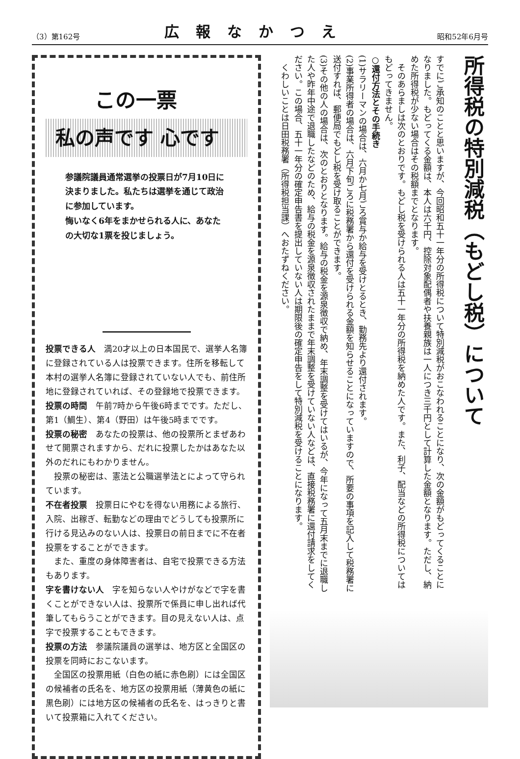（3）第162号
広報なかつえ
昭和52年6月号
この一票
私の声です 心です
参議院議員通常選挙の投票日が7月10日に決まりました。私たちは選挙を通じて政治に参加しています。
悔いなく6年をまかせられる人に、あなたの大切な1票を投じましょう。
投票できる人　満20才以上の日本国民で、選挙人名簿に登録されている人は投票できます。住所を移転して本村の選挙人名簿に登録されていない人でも、前住所地に登録されていれば、その登録地で投票できます。
投票の時間　午前7時から午後6時までです。ただし、第1（鯛生）、第4（野田）は午後5時までです。
投票の秘密　あなたの投票は、他の投票所とまぜあわせて開票されますから、だれに投票したかはあなた以外のだれにもわかりません。
　投票の秘密は、憲法と公職選挙法とによって守られています。
不在者投票　投票日にやむを得ない用務による旅行、入院、出稼ぎ、転勤などの理由でどうしても投票所に行ける見込みのない人は、投票日の前日までに不在者投票をすることができます。
　また、重度の身体障害者は、自宅で投票できる方法もあります。
字を書けない人　字を知らない人やけがなどで字を書くことができない人は、投票所で係員に申し出れば代筆してもらうことができます。目の見えない人は、点字で投票することもできます。
投票の方法　参議院議員の選挙は、地方区と全国区の投票を同時におこないます。
　全国区の投票用紙（白色の紙に赤色刷）には全国区の候補者の氏名を、地方区の投票用紙（薄黄色の紙に黒色刷）には地方区の候補者の氏名を、はっきりと書いて投票箱に入れてください。
所得税の特別減税（もどし税）について
すでにご承知のことと思いますが、今回昭和五十一年分の所得税について特別減税がおこなわれることになり、次の金額がもどってくることになりました。もどってくる金額は、本人は六千円、控除対象配偶者や扶養親族は一人につき三千円として計算した金額となります。ただし、納めた所得税が少ない場合はその税額までとなります。
　そのあらましは次のとおりです。もどし税を受けられる人は五十一年分の所得税を納めた人です。また、利子、配当などの所得税については もどってきません。
○還付方法とその手続き
(1)サラリーマンの場合は、六月か七月ごろ賞与か給与を受けとるとき、勤務先より還付されます。
(2)事業所得者の場合は、六月下旬ごろに税務署から還付を受けられる金額を知らせることになっていますので、所要の事項を記入して税務署に送付すれば、郵便局でもどし税を受け取ることができます。
(3)その他の人の場合は、次のとおりとなります。給与の税金を源泉徴収で納め、年末調整を受けてはいるが、今年になって五月末までに退職した人や昨年中途で退職したなどのため、給与の税金を源泉徴収されたままで年末調整を受けていない人などは、直接税務署に還付請求をしてください。この場合、五十一年分の確定申告書を提出していない人は期限後の確定申告をして特別減税を受けることになります。
　くわしいことは日田税務署（所得税担当課）へおたずねください。